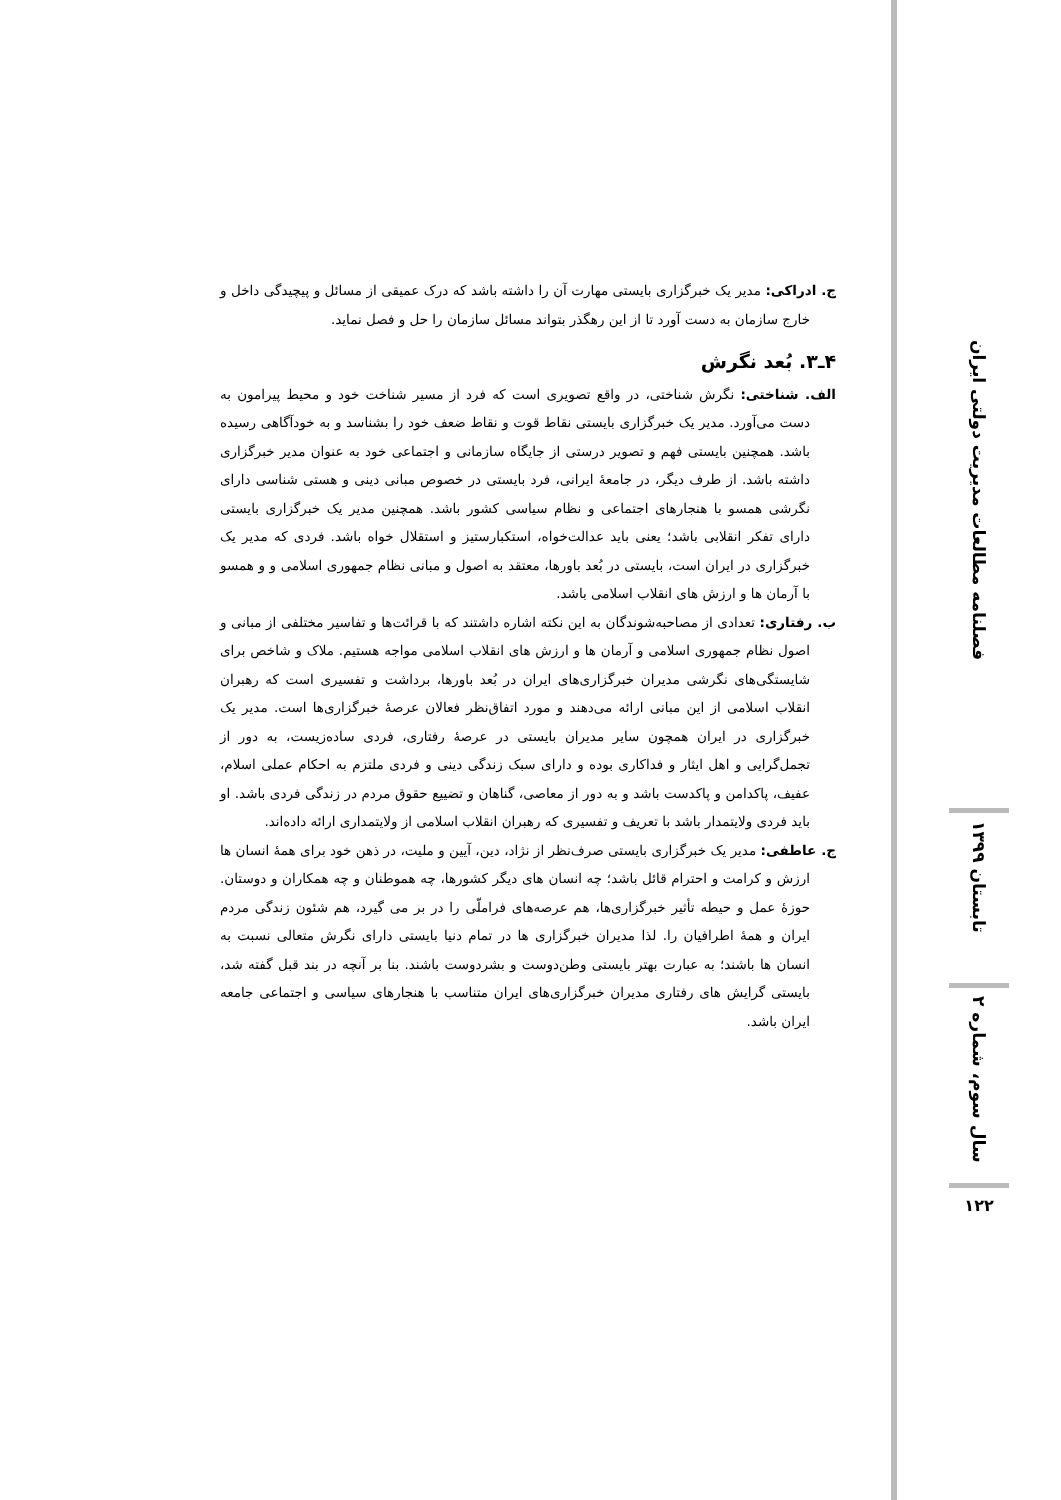فصلنامه مطالعات مدیریت دولتی ایران
تابستان ۱۳۹۹
سال سوم، شماره ۲
۱۲۲
ج. ادراکی: مدیر یک خبرگزاری بایستی مهارت آن را داشته باشد که درک عمیقی از مسائل و پیچیدگی داخل و خارج سازمان به دست آورد تا از این رهگذر بتواند مسائل سازمان را حل و فصل نماید.
۴ـ۳. بُعد نگرش
الف. شناختی: نگرش شناختی، در واقع تصویری است که فرد از مسیر شناخت خود و محیط پیرامون به دست می‌آورد. مدیر یک خبرگزاری بایستی نقاط قوت و نقاط ضعف خود را بشناسد و به خودآگاهی رسیده باشد. همچنین بایستی فهم و تصویر درستی از جایگاه سازمانی و اجتماعی خود به عنوان مدیر خبرگزاری داشته باشد. از طرف دیگر، در جامعهٔ ایرانی، فرد بایستی در خصوص مبانی دینی و هستی شناسی دارای نگرشی همسو با هنجارهای اجتماعی و نظام سیاسی کشور باشد. همچنین مدیر یک خبرگزاری بایستی دارای تفکر انقلابی باشد؛ یعنی باید عدالت‌خواه، استکبارستیز و استقلال خواه باشد. فردی که مدیر یک خبرگزاری در ایران است، بایستی در بُعد باورها، معتقد به اصول و مبانی نظام جمهوری اسلامی و و همسو با آرمان ها و ارزش های انقلاب اسلامی باشد.
ب. رفتاری: تعدادی از مصاحبه‌شوندگان به این نکته اشاره داشتند که با قرائت‌ها و تفاسیر مختلفی از مبانی و اصول نظام جمهوری اسلامی و آرمان ها و ارزش های انقلاب اسلامی مواجه هستیم. ملاک و شاخص برای شایستگی‌های نگرشی مدیران خبرگزاری‌های ایران در بُعد باورها، برداشت و تفسیری است که رهبران انقلاب اسلامی از این مبانی ارائه می‌دهند و مورد اتفاق‌نظر فعالان عرصهٔ خبرگزاری‌ها است. مدیر یک خبرگزاری در ایران همچون سایر مدیران بایستی در عرصهٔ رفتاری، فردی ساده‌زیست، به دور از تجمل‌گرایی و اهل ایثار و فداکاری بوده و دارای سبک زندگی دینی و فردی ملتزم به احکام عملی اسلام، عفیف، پاکدامن و پاکدست باشد و به دور از معاصی، گناهان و تضییع حقوق مردم در زندگی فردی باشد. او باید فردی ولایتمدار باشد با تعریف و تفسیری که رهبران انقلاب اسلامی از ولایتمداری ارائه داده‌اند.
ج. عاطفی: مدیر یک خبرگزاری بایستی صرف‌نظر از نژاد، دین، آیین و ملیت، در ذهن خود برای همهٔ انسان ها ارزش و کرامت و احترام قائل باشد؛ چه انسان های دیگر کشورها، چه هموطنان و چه همکاران و دوستان. حوزهٔ عمل و حیطه تأثیر خبرگزاری‌ها، هم عرصه‌های فراملّی را در بر می گیرد، هم شئون زندگی مردم ایران و همهٔ اطرافیان را. لذا مدیران خبرگزاری ها در تمام دنیا بایستی دارای نگرش متعالی نسبت به انسان ها باشند؛ به عبارت بهتر بایستی وطن‌دوست و بشردوست باشند. بنا بر آنچه در بند قبل گفته شد، بایستی گرایش های رفتاری مدیران خبرگزاری‌های ایران متناسب با هنجارهای سیاسی و اجتماعی جامعه ایران باشد.